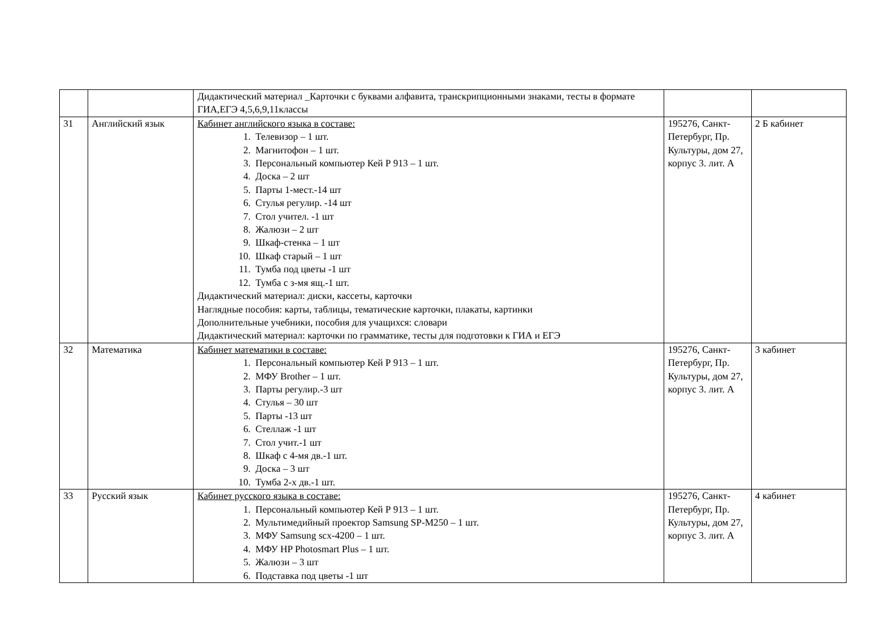| | | Дидактический материал _Карточки с буквами алфавита, транскрипционными знаками, тесты в формате ГИА,ЕГЭ 4,5,6,9,11классы | | |
| 31 | Английский язык | Кабинет английского языка в составе: 1. Телевизор – 1 шт. 2. Магнитофон – 1 шт. 3. Персональный компьютер Кей Р 913 – 1 шт. 4. Доска – 2 шт 5. Парты 1-мест.-14 шт 6. Стулья регулир. -14 шт 7. Стол учител. -1 шт 8. Жалюзи – 2 шт 9. Шкаф-стенка – 1 шт 10. Шкаф старый – 1 шт 11. Тумба под цветы -1 шт 12. Тумба с з-мя ящ.-1 шт. Дидактический материал: диски, кассеты, карточки Наглядные пособия: карты, таблицы, тематические карточки, плакаты, картинки Дополнительные учебники, пособия для учащихся: словари Дидактический материал: карточки по грамматике, тесты для подготовки к ГИА и ЕГЭ | 195276, Санкт-Петербург, Пр. Культуры, дом 27, корпус 3. лит. А | 2 Б кабинет |
| 32 | Математика | Кабинет математики в составе: 1. Персональный компьютер Кей Р 913 – 1 шт. 2. МФУ Brother – 1 шт. 3. Парты регулир.-3 шт 4. Стулья – 30 шт 5. Парты -13 шт 6. Стеллаж -1 шт 7. Стол учит.-1 шт 8. Шкаф с 4-мя дв.-1 шт. 9. Доска – 3 шт 10. Тумба 2-х дв.-1 шт. | 195276, Санкт-Петербург, Пр. Культуры, дом 27, корпус 3. лит. А | 3 кабинет |
| 33 | Русский язык | Кабинет русского языка в составе: 1. Персональный компьютер Кей Р 913 – 1 шт. 2. Мультимедийный проектор Samsung SP-M250 – 1 шт. 3. МФУ Samsung scx-4200 – 1 шт. 4. МФУ HP Photosmart Plus – 1 шт. 5. Жалюзи – 3 шт 6. Подставка под цветы -1 шт | 195276, Санкт-Петербург, Пр. Культуры, дом 27, корпус 3. лит. А | 4 кабинет |